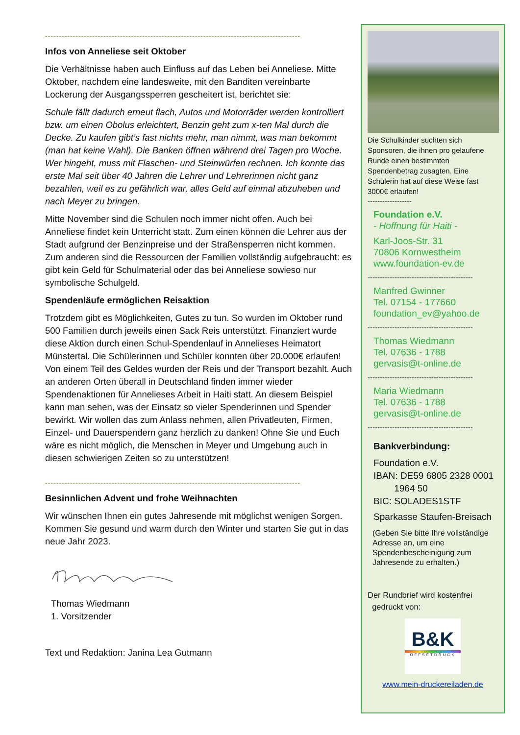--------------------------------------------------------------------------------------------
Infos von Anneliese seit Oktober
Die Verhältnisse haben auch Einfluss auf das Leben bei Anneliese. Mitte Oktober, nachdem eine landesweite, mit den Banditen vereinbarte Lockerung der Ausgangssperren gescheitert ist, berichtet sie:
Schule fällt dadurch erneut flach, Autos und Motorräder werden kontrolliert bzw. um einen Obolus erleichtert, Benzin geht zum x-ten Mal durch die Decke. Zu kaufen gibt’s fast nichts mehr, man nimmt, was man bekommt (man hat keine Wahl). Die Banken öffnen während drei Tagen pro Woche. Wer hingeht, muss mit Flaschen- und Steinwürfen rechnen. Ich konnte das erste Mal seit über 40 Jahren die Lehrer und Lehrerinnen nicht ganz bezahlen, weil es zu gefährlich war, alles Geld auf einmal abzuheben und nach Meyer zu bringen.
Mitte November sind die Schulen noch immer nicht offen. Auch bei Anneliese findet kein Unterricht statt. Zum einen können die Lehrer aus der Stadt aufgrund der Benzinpreise und der Straßensperren nicht kommen. Zum anderen sind die Ressourcen der Familien vollständig aufgebraucht: es gibt kein Geld für Schulmaterial oder das bei Anneliese sowieso nur symbolische Schulgeld.
Spendenläufe ermöglichen Reisaktion
Trotzdem gibt es Möglichkeiten, Gutes zu tun. So wurden im Oktober rund 500 Familien durch jeweils einen Sack Reis unterstützt. Finanziert wurde diese Aktion durch einen Schul-Spendenlauf in Annelieses Heimatort Münstertal. Die Schülerinnen und Schüler konnten über 20.000€ erlaufen! Von einem Teil des Geldes wurden der Reis und der Transport bezahlt. Auch an anderen Orten überall in Deutschland finden immer wieder Spendenaktionen für Annelieses Arbeit in Haiti statt. An diesem Beispiel kann man sehen, was der Einsatz so vieler Spenderinnen und Spender bewirkt. Wir wollen das zum Anlass nehmen, allen Privatleuten, Firmen, Einzel- und Dauerspendern ganz herzlich zu danken! Ohne Sie und Euch wäre es nicht möglich, die Menschen in Meyer und Umgebung auch in diesen schwierigen Zeiten so zu unterstützen!
--------------------------------------------------------------------------------------------
Besinnlichen Advent und frohe Weihnachten
Wir wünschen Ihnen ein gutes Jahresende mit möglichst wenigen Sorgen. Kommen Sie gesund und warm durch den Winter und starten Sie gut in das neue Jahr 2023.
Thomas Wiedmann
1. Vorsitzender
Text und Redaktion: Janina Lea Gutmann
Die Schulkinder suchten sich Sponsoren, die ihnen pro gelaufene Runde einen bestimmten Spendenbetrag zusagten. Eine Schülerin hat auf diese Weise fast 3000€ erlaufen!
------------------
Foundation e.V.
- Hoffnung für Haiti -
Karl-Joos-Str. 31
70806 Kornwestheim
www.foundation-ev.de
-------------------------------------------
Manfred Gwinner
Tel. 07154 - 177660
foundation_ev@yahoo.de
-------------------------------------------
Thomas Wiedmann
Tel. 07636 - 1788
gervasis@t-online.de
-------------------------------------------
Maria Wiedmann
Tel. 07636 - 1788
gervasis@t-online.de
-------------------------------------------
Bankverbindung:
Foundation e.V.
IBAN: DE59 6805 2328 0001
1964 50
BIC: SOLADES1STF
Sparkasse Staufen-Breisach
(Geben Sie bitte Ihre vollständige Adresse an, um eine Spendenbescheinigung zum Jahresende zu erhalten.)
Der Rundbrief wird kostenfrei
gedruckt von:
B&K
OFFSETDRUCK
www.mein-druckereiladen.de